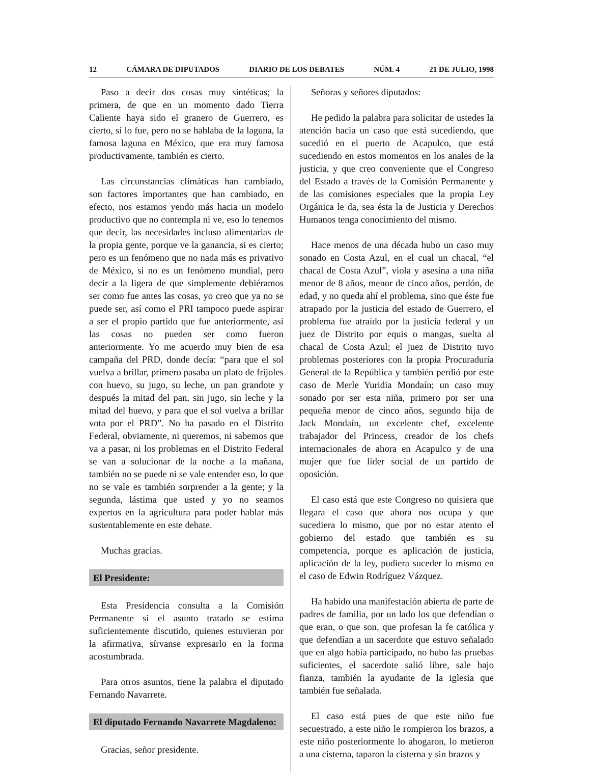12 CÁMARA DE DIPUTADOS DIARIO DE LOS DEBATES NÚM. 4 21 DE JULIO, 1998
Paso a decir dos cosas muy sintéticas; la primera, de que en un momento dado Tierra Caliente haya sido el granero de Guerrero, es cierto, sí lo fue, pero no se hablaba de la laguna, la famosa laguna en México, que era muy famosa productivamente, también es cierto.
Las circunstancias climáticas han cambiado, son factores importantes que han cambiado, en efecto, nos estamos yendo más hacia un modelo productivo que no contempla ni ve, eso lo tenemos que decir, las necesidades incluso alimentarias de la propia gente, porque ve la ganancia, si es cierto; pero es un fenómeno que no nada más es privativo de México, si no es un fenómeno mundial, pero decir a la ligera de que simplemente debiéramos ser como fue antes las cosas, yo creo que ya no se puede ser, así como el PRI tampoco puede aspirar a ser el propio partido que fue anteriormente, así las cosas no pueden ser como fueron anteriormente. Yo me acuerdo muy bien de esa campaña del PRD, donde decía: “para que el sol vuelva a brillar, primero pasaba un plato de frijoles con huevo, su jugo, su leche, un pan grandote y después la mitad del pan, sin jugo, sin leche y la mitad del huevo, y para que el sol vuelva a brillar vota por el PRD”. No ha pasado en el Distrito Federal, obviamente, ni queremos, ni sabemos que va a pasar, ni los problemas en el Distrito Federal se van a solucionar de la noche a la mañana, también no se puede ni se vale entender eso, lo que no se vale es también sorprender a la gente; y la segunda, lástima que usted y yo no seamos expertos en la agricultura para poder hablar más sustentablemente en este debate.
Muchas gracias.
El Presidente:
Esta Presidencia consulta a la Comisión Permanente si el asunto tratado se estima suficientemente discutido, quienes estuvieran por la afirmativa, sírvanse expresarlo en la forma acostumbrada.
Para otros asuntos, tiene la palabra el diputado Fernando Navarrete.
El diputado Fernando Navarrete Magdaleno:
Gracias, señor presidente.
Señoras y señores diputados:
He pedido la palabra para solicitar de ustedes la atención hacia un caso que está sucediendo, que sucedió en el puerto de Acapulco, que está sucediendo en estos momentos en los anales de la justicia, y que creo conveniente que el Congreso del Estado a través de la Comisión Permanente y de las comisiones especiales que la propia Ley Orgánica le da, sea ésta la de Justicia y Derechos Humanos tenga conocimiento del mismo.
Hace menos de una década hubo un caso muy sonado en Costa Azul, en el cual un chacal, “el chacal de Costa Azul”, viola y asesina a una niña menor de 8 años, menor de cinco años, perdón, de edad, y no queda ahí el problema, sino que éste fue atrapado por la justicia del estado de Guerrero, el problema fue atraído por la justicia federal y un juez de Distrito por equis o mangas, suelta al chacal de Costa Azul; el juez de Distrito tuvo problemas posteriores con la propia Procuraduría General de la República y también perdió por este caso de Merle Yuridia Mondaín; un caso muy sonado por ser esta niña, primero por ser una pequeña menor de cinco años, segundo hija de Jack Mondaín, un excelente chef, excelente trabajador del Princess, creador de los chefs internacionales de ahora en Acapulco y de una mujer que fue líder social de un partido de oposición.
El caso está que este Congreso no quisiera que llegara el caso que ahora nos ocupa y que sucediera lo mismo, que por no estar atento el gobierno del estado que también es su competencia, porque es aplicación de justicia, aplicación de la ley, pudiera suceder lo mismo en el caso de Edwin Rodríguez Vázquez.
Ha habido una manifestación abierta de parte de padres de familia, por un lado los que defendían o que eran, o que son, que profesan la fe católica y que defendían a un sacerdote que estuvo señalado que en algo había participado, no hubo las pruebas suficientes, el sacerdote salió libre, sale bajo fianza, también la ayudante de la iglesia que también fue señalada.
El caso está pues de que este niño fue secuestrado, a este niño le rompieron los brazos, a este niño posteriormente lo ahogaron, lo metieron a una cisterna, taparon la cisterna y sin brazos y